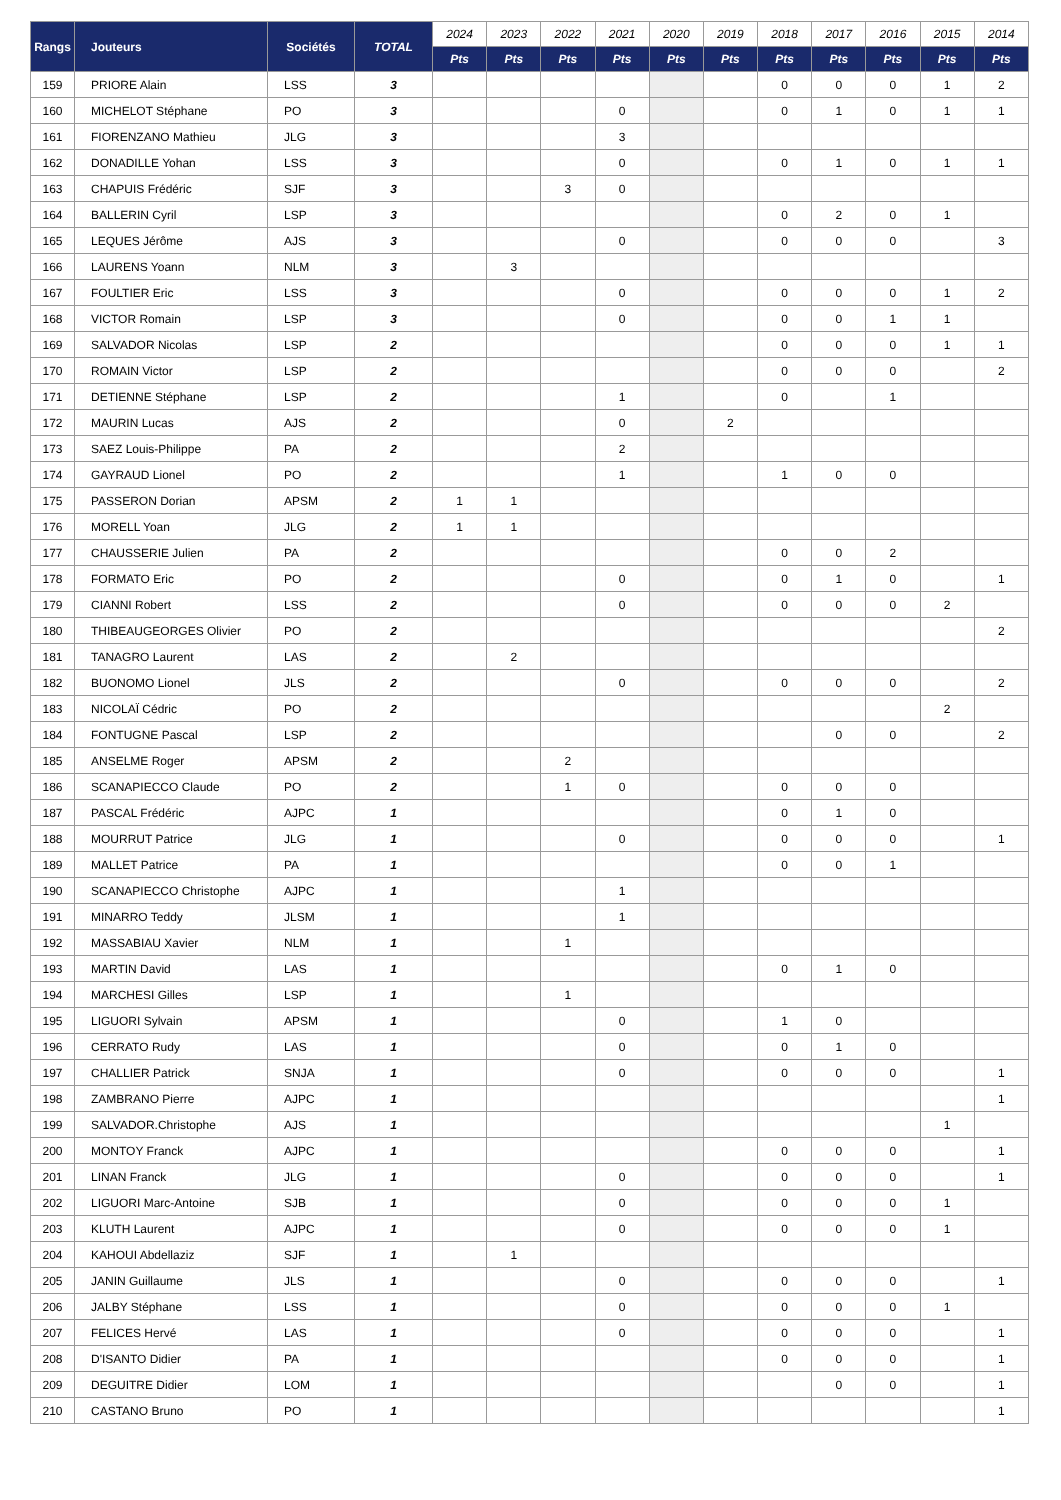| Rangs | Jouteurs | Sociétés | TOTAL | 2024 | 2023 | 2022 | 2021 | 2020 | 2019 | 2018 | 2017 | 2016 | 2015 | 2014 |
| --- | --- | --- | --- | --- | --- | --- | --- | --- | --- | --- | --- | --- | --- | --- |
| | | | | Pts | Pts | Pts | Pts | Pts | Pts | Pts | Pts | Pts | Pts | Pts |
| 159 | PRIORE Alain | LSS | 3 | | | | | | | 0 | 0 | 0 | 1 | 2 |
| 160 | MICHELOT Stéphane | PO | 3 | | | | 0 | | | 0 | 1 | 0 | 1 | 1 |
| 161 | FIORENZANO Mathieu | JLG | 3 | | | | 3 | | | | | | | |
| 162 | DONADILLE Yohan | LSS | 3 | | | | 0 | | | 0 | 1 | 0 | 1 | 1 |
| 163 | CHAPUIS Frédéric | SJF | 3 | | | 3 | 0 | | | | | | | |
| 164 | BALLERIN Cyril | LSP | 3 | | | | | | | 0 | 2 | 0 | 1 | |
| 165 | LEQUES Jérôme | AJS | 3 | | | | 0 | | | 0 | 0 | 0 | | 3 |
| 166 | LAURENS Yoann | NLM | 3 | | 3 | | | | | | | | | |
| 167 | FOULTIER Eric | LSS | 3 | | | | 0 | | | 0 | 0 | 0 | 1 | 2 |
| 168 | VICTOR Romain | LSP | 3 | | | | 0 | | | 0 | 0 | 1 | 1 | |
| 169 | SALVADOR Nicolas | LSP | 2 | | | | | | | 0 | 0 | 0 | 1 | 1 |
| 170 | ROMAIN Victor | LSP | 2 | | | | | | | 0 | 0 | 0 | | 2 |
| 171 | DETIENNE Stéphane | LSP | 2 | | | | 1 | | | 0 | | 1 | | |
| 172 | MAURIN Lucas | AJS | 2 | | | | 0 | | 2 | | | | | |
| 173 | SAEZ Louis-Philippe | PA | 2 | | | | 2 | | | | | | | |
| 174 | GAYRAUD Lionel | PO | 2 | | | | 1 | | | 1 | 0 | 0 | | |
| 175 | PASSERON Dorian | APSM | 2 | 1 | 1 | | | | | | | | | |
| 176 | MORELL Yoan | JLG | 2 | 1 | 1 | | | | | | | | | |
| 177 | CHAUSSERIE Julien | PA | 2 | | | | | | | 0 | 0 | 2 | | |
| 178 | FORMATO Eric | PO | 2 | | | | 0 | | | 0 | 1 | 0 | | 1 |
| 179 | CIANNI Robert | LSS | 2 | | | | 0 | | | 0 | 0 | 0 | 2 | |
| 180 | THIBEAUGEORGES Olivier | PO | 2 | | | | | | | | | | | 2 |
| 181 | TANAGRO Laurent | LAS | 2 | | 2 | | | | | | | | | |
| 182 | BUONOMO Lionel | JLS | 2 | | | | 0 | | | 0 | 0 | 0 | | 2 |
| 183 | NICOLAÏ Cédric | PO | 2 | | | | | | | | | | 2 | |
| 184 | FONTUGNE Pascal | LSP | 2 | | | | | | | | 0 | 0 | | 2 |
| 185 | ANSELME Roger | APSM | 2 | | | 2 | | | | | | | | |
| 186 | SCANAPIECCO Claude | PO | 2 | | | 1 | 0 | | | 0 | 0 | 0 | | |
| 187 | PASCAL Frédéric | AJPC | 1 | | | | | | | 0 | 1 | 0 | | |
| 188 | MOURRUT Patrice | JLG | 1 | | | | 0 | | | 0 | 0 | 0 | | 1 |
| 189 | MALLET Patrice | PA | 1 | | | | | | | 0 | 0 | 1 | | |
| 190 | SCANAPIECCO Christophe | AJPC | 1 | | | | 1 | | | | | | | |
| 191 | MINARRO Teddy | JLSM | 1 | | | | 1 | | | | | | | |
| 192 | MASSABIAU Xavier | NLM | 1 | | | 1 | | | | | | | | |
| 193 | MARTIN David | LAS | 1 | | | | | | | 0 | 1 | 0 | | |
| 194 | MARCHESI Gilles | LSP | 1 | | | 1 | | | | | | | | |
| 195 | LIGUORI Sylvain | APSM | 1 | | | | 0 | | | 1 | 0 | | | |
| 196 | CERRATO Rudy | LAS | 1 | | | | 0 | | | 0 | 1 | 0 | | |
| 197 | CHALLIER Patrick | SNJA | 1 | | | | 0 | | | 0 | 0 | 0 | | 1 |
| 198 | ZAMBRANO Pierre | AJPC | 1 | | | | | | | | | | | 1 |
| 199 | SALVADOR.Christophe | AJS | 1 | | | | | | | | | | 1 | |
| 200 | MONTOY Franck | AJPC | 1 | | | | | | | 0 | 0 | 0 | | 1 |
| 201 | LINAN Franck | JLG | 1 | | | | 0 | | | 0 | 0 | 0 | | 1 |
| 202 | LIGUORI Marc-Antoine | SJB | 1 | | | | 0 | | | 0 | 0 | 0 | 1 | |
| 203 | KLUTH Laurent | AJPC | 1 | | | | 0 | | | 0 | 0 | 0 | 1 | |
| 204 | KAHOUI Abdellaziz | SJF | 1 | | 1 | | | | | | | | | |
| 205 | JANIN Guillaume | JLS | 1 | | | | 0 | | | 0 | 0 | 0 | | 1 |
| 206 | JALBY Stéphane | LSS | 1 | | | | 0 | | | 0 | 0 | 0 | 1 | |
| 207 | FELICES Hervé | LAS | 1 | | | | 0 | | | 0 | 0 | 0 | | 1 |
| 208 | D'ISANTO Didier | PA | 1 | | | | | | | 0 | 0 | 0 | | 1 |
| 209 | DEGUITRE Didier | LOM | 1 | | | | | | | | 0 | 0 | | 1 |
| 210 | CASTANO Bruno | PO | 1 | | | | | | | | | | | 1 |